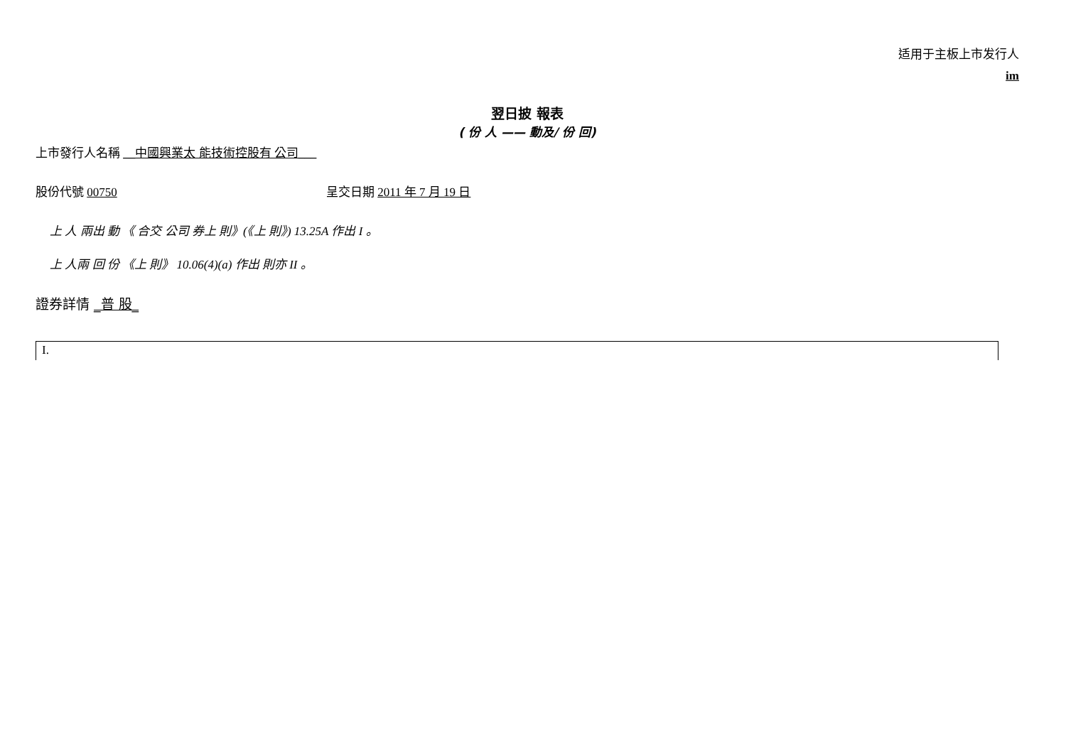适用于主板上市发行人
im
翌日披 報表
( 份 人 —— 動及/ 份 回)
上市發行人名稱 __中國興業太 能技術控股有 公司___
股份代號 00750 呈交日期 2011 年 7 月 19 日
上 人 兩出 動 《 合交 公司 券上 則》(《上 則》) 13.25A 作出 I 。
上 人兩 回 份 《上 則》 10.06(4)(a) 作出 則亦 II 。
證券詳情 _普 股_
| I. |